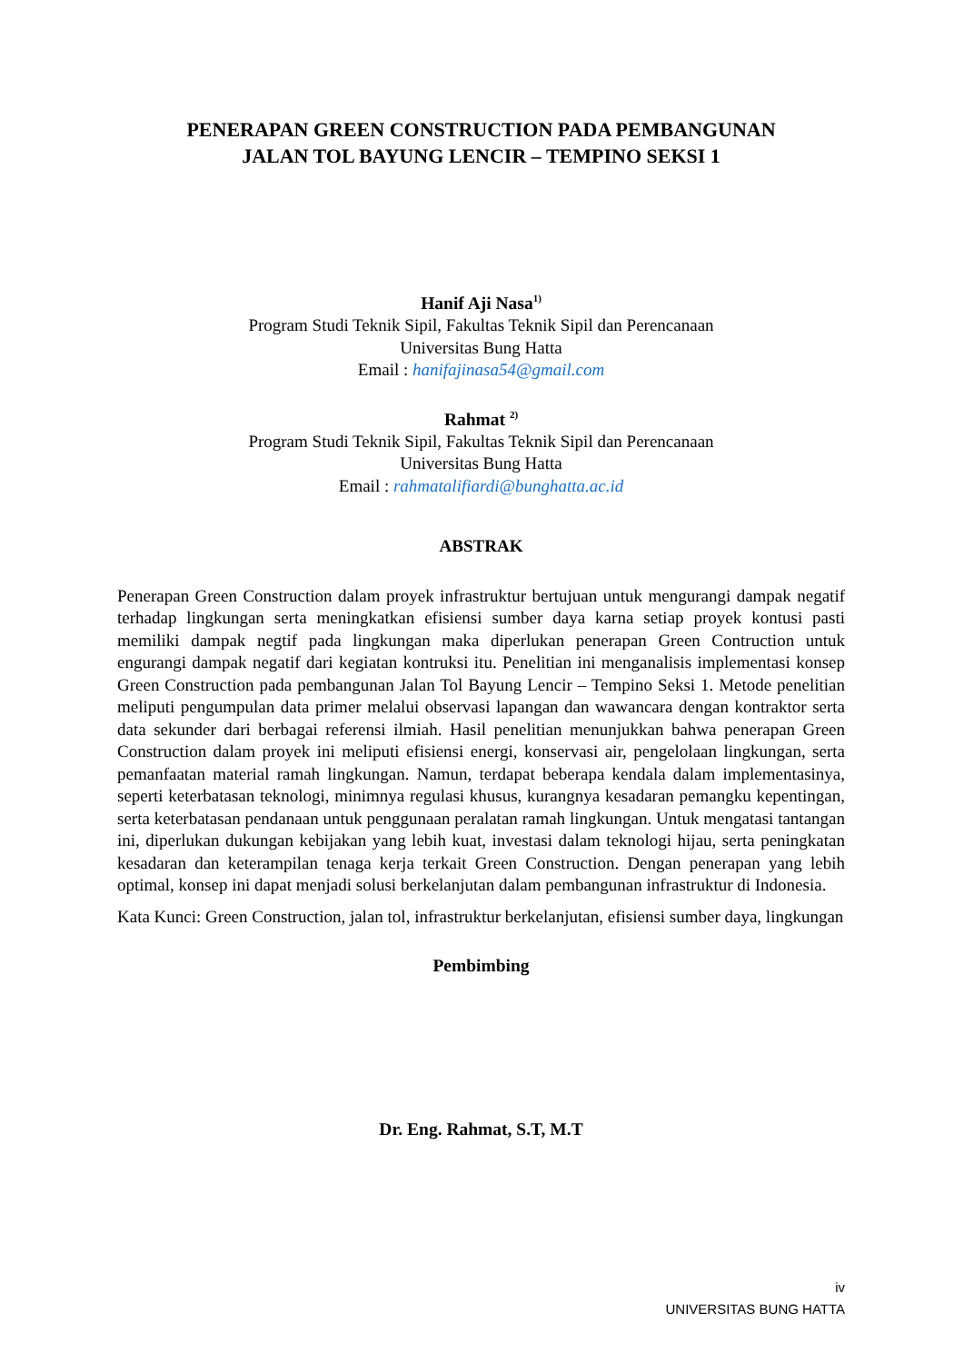PENERAPAN GREEN CONSTRUCTION PADA PEMBANGUNAN
JALAN TOL BAYUNG LENCIR – TEMPINO SEKSI 1
Hanif Aji Nasa<sup>1)</sup>
Program Studi Teknik Sipil, Fakultas Teknik Sipil dan Perencanaan
Universitas Bung Hatta
Email : hanifajinasa54@gmail.com
Rahmat <sup>2)</sup>
Program Studi Teknik Sipil, Fakultas Teknik Sipil dan Perencanaan
Universitas Bung Hatta
Email : rahmatalifiardi@bunghatta.ac.id
ABSTRAK
Penerapan Green Construction dalam proyek infrastruktur bertujuan untuk mengurangi dampak negatif terhadap lingkungan serta meningkatkan efisiensi sumber daya karna setiap proyek kontusi pasti memiliki dampak negtif pada lingkungan maka diperlukan penerapan Green Contruction untuk engurangi dampak negatif dari kegiatan kontruksi itu. Penelitian ini menganalisis implementasi konsep Green Construction pada pembangunan Jalan Tol Bayung Lencir – Tempino Seksi 1. Metode penelitian meliputi pengumpulan data primer melalui observasi lapangan dan wawancara dengan kontraktor serta data sekunder dari berbagai referensi ilmiah. Hasil penelitian menunjukkan bahwa penerapan Green Construction dalam proyek ini meliputi efisiensi energi, konservasi air, pengelolaan lingkungan, serta pemanfaatan material ramah lingkungan. Namun, terdapat beberapa kendala dalam implementasinya, seperti keterbatasan teknologi, minimnya regulasi khusus, kurangnya kesadaran pemangku kepentingan, serta keterbatasan pendanaan untuk penggunaan peralatan ramah lingkungan. Untuk mengatasi tantangan ini, diperlukan dukungan kebijakan yang lebih kuat, investasi dalam teknologi hijau, serta peningkatan kesadaran dan keterampilan tenaga kerja terkait Green Construction. Dengan penerapan yang lebih optimal, konsep ini dapat menjadi solusi berkelanjutan dalam pembangunan infrastruktur di Indonesia.
Kata Kunci: Green Construction, jalan tol, infrastruktur berkelanjutan, efisiensi sumber daya, lingkungan
Pembimbing
Dr. Eng. Rahmat, S.T, M.T
iv
UNIVERSITAS BUNG HATTA